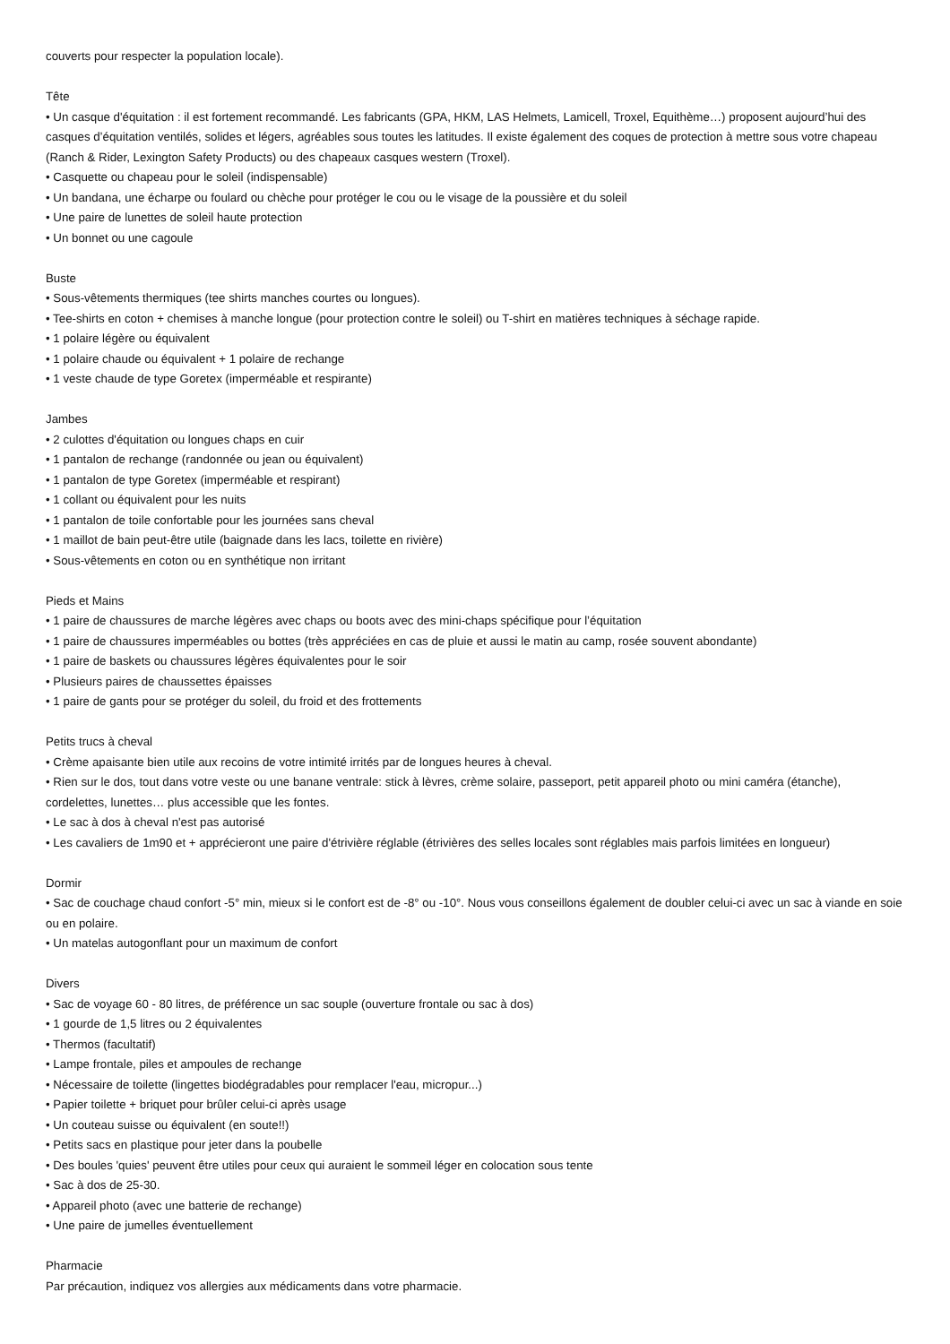couverts pour respecter la population locale).
Tête
• Un casque d'équitation : il est fortement recommandé. Les fabricants (GPA, HKM, LAS Helmets, Lamicell, Troxel, Equithème…) proposent aujourd’hui des casques d’équitation ventilés, solides et légers, agréables sous toutes les latitudes. Il existe également des coques de protection à mettre sous votre chapeau (Ranch & Rider, Lexington Safety Products) ou des chapeaux casques western (Troxel).
• Casquette ou chapeau pour le soleil (indispensable)
• Un bandana, une écharpe ou foulard ou chèche pour protéger le cou ou le visage de la poussière et du soleil
• Une paire de lunettes de soleil haute protection
• Un bonnet ou une cagoule
Buste
• Sous-vêtements thermiques (tee shirts manches courtes ou longues).
• Tee-shirts en coton + chemises à manche longue (pour protection contre le soleil) ou T-shirt en matières techniques à séchage rapide.
• 1 polaire légère ou équivalent
• 1 polaire chaude ou équivalent + 1 polaire de rechange
• 1 veste chaude de type Goretex (imperméable et respirante)
Jambes
• 2 culottes d'équitation ou longues chaps en cuir
• 1 pantalon de rechange (randonnée ou jean ou équivalent)
• 1 pantalon de type Goretex (imperméable et respirant)
• 1 collant ou équivalent pour les nuits
• 1 pantalon de toile confortable pour les journées sans cheval
• 1 maillot de bain peut-être utile (baignade dans les lacs, toilette en rivière)
• Sous-vêtements en coton ou en synthétique non irritant
Pieds et Mains
• 1 paire de chaussures de marche légères avec chaps ou boots avec des mini-chaps spécifique pour l’équitation
• 1 paire de chaussures imperméables ou bottes (très appréciées en cas de pluie et aussi le matin au camp, rosée souvent abondante)
• 1 paire de baskets ou chaussures légères équivalentes pour le soir
• Plusieurs paires de chaussettes épaisses
• 1 paire de gants pour se protéger du soleil, du froid et des frottements
Petits trucs à cheval
• Crème apaisante bien utile aux recoins de votre intimité irrités par de longues heures à cheval.
• Rien sur le dos, tout dans votre veste ou une banane ventrale: stick à lèvres, crème solaire, passeport, petit appareil photo ou mini caméra (étanche), cordelettes, lunettes… plus accessible que les fontes.
• Le sac à dos à cheval n'est pas autorisé
• Les cavaliers de 1m90 et + apprécieront une paire d'étrivière réglable (étrivières des selles locales sont réglables mais parfois limitées en longueur)
Dormir
• Sac de couchage chaud confort -5° min, mieux si le confort est de -8° ou -10°. Nous vous conseillons également de doubler celui-ci avec un sac à viande en soie ou en polaire.
• Un matelas autogonflant pour un maximum de confort
Divers
• Sac de voyage 60 - 80 litres, de préférence un sac souple (ouverture frontale ou sac à dos)
• 1 gourde de 1,5 litres ou 2 équivalentes
• Thermos (facultatif)
• Lampe frontale, piles et ampoules de rechange
• Nécessaire de toilette (lingettes biodégradables pour remplacer l'eau, micropur...)
• Papier toilette + briquet pour brûler celui-ci après usage
• Un couteau suisse ou équivalent (en soute!!)
• Petits sacs en plastique pour jeter dans la poubelle
• Des boules 'quies' peuvent être utiles pour ceux qui auraient le sommeil léger en colocation sous tente
• Sac à dos de 25-30.
• Appareil photo (avec une batterie de rechange)
• Une paire de jumelles éventuellement
Pharmacie
Par précaution, indiquez vos allergies aux médicaments dans votre pharmacie.